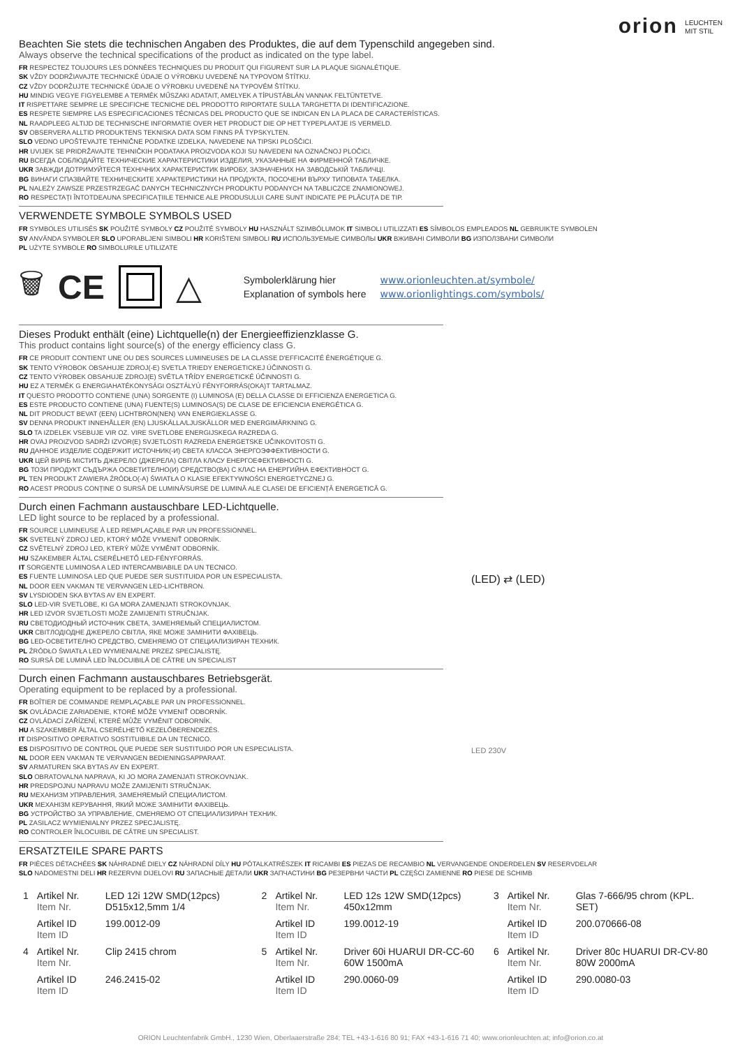orion LEUCHTEN
MIT STIL
Beachten Sie stets die technischen Angaben des Produktes, die auf dem Typenschild angegeben sind.
Always observe the technical specifications of the product as indicated on the type label.
FR RESPECTEZ TOUJOURS LES DONNÉES TECHNIQUES DU PRODUIT QUI FIGURENT SUR LA PLAQUE SIGNALÉTIQUE.
SK VŽDY DODRŽIAVAJTE TECHNICKÉ ÚDAJE O VÝROBKU UVEDENÉ NA TYPOVOM ŠTÍTKU.
CZ VŽDY DODRŽUJTE TECHNICKÉ ÚDAJE O VÝROBKU UVEDENÉ NA TYPOVÉM ŠTÍTKU.
HU MINDIG VEGYE FIGYELEMBE A TERMÉK MŰSZAKI ADATAIT, AMELYEK A TÍPUSTÁBLÁN VANNAK FELTÜNTETVE.
IT RISPETTARE SEMPRE LE SPECIFICHE TECNICHE DEL PRODOTTO RIPORTATE SULLA TARGHETTA DI IDENTIFICAZIONE.
ES RESPETE SIEMPRE LAS ESPECIFICACIONES TÉCNICAS DEL PRODUCTO QUE SE INDICAN EN LA PLACA DE CARACTERÍSTICAS.
NL RAADPLEEG ALTIJD DE TECHNISCHE INFORMATIE OVER HET PRODUCT DIE OP HET TYPEPLAATJE IS VERMELD.
SV OBSERVERA ALLTID PRODUKTENS TEKNISKA DATA SOM FINNS PÅ TYPSKYLTEN.
SLO VEDNO UPOŠTEVAJTE TEHNIČNE PODATKE IZDELKA, NAVEDENE NA TIPSKI PLOŠČICI.
HR UVIJEK SE PRIDRŽAVAJTE TEHNIČKIH PODATAKA PROIZVODA KOJI SU NAVEDENI NA OZNAČNOJ PLOČICI.
RU ВСЕГДА СОБЛЮДАЙТЕ ТЕХНИЧЕСКИЕ ХАРАКТЕРИСТИКИ ИЗДЕЛИЯ, УКАЗАННЫЕ НА ФИРМЕННОЙ ТАБЛИЧКЕ.
UKR ЗАВЖДИ ДОТРИМУЙТЕСЯ ТЕХНІЧНИХ ХАРАКТЕРИСТИК ВИРОБУ, ЗАЗНАЧЕНИХ НА ЗАВОДСЬКІЙ ТАБЛИЧЦІ.
BG ВИНАГИ СПАЗВАЙТЕ ТЕХНИЧЕСКИТЕ ХАРАКТЕРИСТИКИ НА ПРОДУКТА, ПОСОЧЕНИ ВЪРХУ ТИПОВАТА ТАБЕЛКА.
PL NALEŻY ZAWSZE PRZESTRZEGAĆ DANYCH TECHNICZNYCH PRODUKTU PODANYCH NA TABLICZCE ZNAMIONOWEJ.
RO RESPECTAȚI ÎNTOTDEAUNA SPECIFICAȚIILE TEHNICE ALE PRODUSULUI CARE SUNT INDICATE PE PLĂCUȚA DE TIP.
VERWENDETE SYMBOLE SYMBOLS USED
FR SYMBOLES UTILISÉS SK POUŽITÉ SYMBOLY CZ POUŽITÉ SYMBOLY HU HASZNÁLT SZIMBÓLUMOK IT SIMBOLI UTILIZZATI ES SÍMBOLOS EMPLEADOS NL GEBRUIKTE SYMBOLEN
SV ANVÄNDA SYMBOLER SLO UPORABLJENI SIMBOLI HR KORIŠTENI SIMBOLI RU ИСПОЛЬЗУЕМЫЕ СИМВОЛЫ UKR ВЖИВАНІ СИМВОЛИ BG ИЗПОЛЗВАНИ СИМВОЛИ
PL UŻYTE SYMBOLE RO SIMBOLURILE UTILIZATE
🗑 CE △
Symbolerklärung hier
Explanation of symbols here
www.orionleuchten.at/symbole/
www.orionlightings.com/symbols/
Dieses Produkt enthält (eine) Lichtquelle(n) der Energieeffizienzklasse G.
This product contains light source(s) of the energy efficiency class G.
FR CE PRODUIT CONTIENT UNE OU DES SOURCES LUMINEUSES DE LA CLASSE D'EFFICACITÉ ÉNERGÉTIQUE G.
SK TENTO VÝROBOK OBSAHUJE ZDROJ(-E) SVETLA TRIEDY ENERGETICKEJ ÚČINNOSTI G.
CZ TENTO VÝROBEK OBSAHUJE ZDROJ(E) SVĚTLA TŘÍDY ENERGETICKÉ ÚČINNOSTI G.
HU EZ A TERMÉK G ENERGIAHATÉKONYSÁGI OSZTÁLYÚ FÉNYFORRÁS(OKA)T TARTALMAZ.
IT QUESTO PRODOTTO CONTIENE (UNA) SORGENTE (I) LUMINOSA (E) DELLA CLASSE DI EFFICIENZA ENERGETICA G.
ES ESTE PRODUCTO CONTIENE (UNA) FUENTE(S) LUMINOSA(S) DE CLASE DE EFICIENCIA ENERGÉTICA G.
NL DIT PRODUCT BEVAT (EEN) LICHTBRON(NEN) VAN ENERGIEKLASSE G.
SV DENNA PRODUKT INNEHÅLLER (EN) LJUSKÄLLA/LJUSKÄLLOR MED ENERGIMÄRKNING G.
SLO TA IZDELEK VSEBUJE VIR OZ. VIRE SVETLOBE ENERGIJSKEGA RAZREDA G.
HR OVAJ PROIZVOD SADRŽI IZVOR(E) SVJETLOSTI RAZREDA ENERGETSKE UČINKOVITOSTI G.
RU ДАННОЕ ИЗДЕЛИЕ СОДЕРЖИТ ИСТОЧНИК(-И) СВЕТА КЛАССА ЭНЕРГОЭФФЕКТИВНОСТИ G.
UKR ЦЕЙ ВИРІБ МІСТИТЬ ДЖЕРЕЛО (ДЖЕРЕЛА) СВІТЛА КЛАСУ ЕНЕРГОЕФЕКТИВНОСТІ G.
BG ТОЗИ ПРОДУКТ СЪДЪРЖА ОСВЕТИТЕЛНО(И) СРЕДСТВО(ВА) С КЛАС НА ЕНЕРГИЙНА ЕФЕКТИВНОСТ G.
PL TEN PRODUKT ZAWIERA ŹRÓDŁO(-A) ŚWIATŁA O KLASIE EFEKTYWNOŚCI ENERGETYCZNEJ G.
RO ACEST PRODUS CONȚINE O SURSĂ DE LUMINĂ/SURSE DE LUMINĂ ALE CLASEI DE EFICIENȚĂ ENERGETICĂ G.
Durch einen Fachmann austauschbare LED-Lichtquelle.
LED light source to be replaced by a professional.
FR SOURCE LUMINEUSE À LED REMPLAÇABLE PAR UN PROFESSIONNEL.
SK SVETELNÝ ZDROJ LED, KTORÝ MÔŽE VYMENIŤ ODBORNÍK.
CZ SVĚTELNÝ ZDROJ LED, KTERÝ MŮŽE VYMĚNIT ODBORNÍK.
HU SZAKEMBER ÁLTAL CSERÉLHETŐ LED-FÉNYFORRÁS.
IT SORGENTE LUMINOSA A LED INTERCAMBIABILE DA UN TECNICO.
ES FUENTE LUMINOSA LED QUE PUEDE SER SUSTITUIDA POR UN ESPECIALISTA.
NL DOOR EEN VAKMAN TE VERVANGEN LED-LICHTBRON.
SV LYSDIODEN SKA BYTAS AV EN EXPERT.
SLO LED-VIR SVETLOBE, KI GA MORA ZAMENJATI STROKOVNJAK.
HR LED IZVOR SVJETLOSTI MOŽE ZAMIJENITI STRUČNJAK.
RU СВЕТОДИОДНЫЙ ИСТОЧНИК СВЕТА, ЗАМЕНЯЕМЫЙ СПЕЦИАЛИСТОМ.
UKR СВІТЛОДІОДНЕ ДЖЕРЕЛО СВІТЛА, ЯКЕ МОЖЕ ЗАМІНИТИ ФАХІВЕЦЬ.
BG LED-ОСВЕТИТЕЛНО СРЕДСТВО, СМЕНЯЕМО ОТ СПЕЦИАЛИЗИРАН ТЕХНИК.
PL ŹRÓDŁO ŚWIATŁA LED WYMIENIALNE PRZEZ SPECJALISTĘ.
RO SURSĂ DE LUMINĂ LED ÎNLOCUIBILĂ DE CĂTRE UN SPECIALIST
(LED) ⇄ (LED)
Durch einen Fachmann austauschbares Betriebsgerät.
Operating equipment to be replaced by a professional.
FR BOÎTIER DE COMMANDE REMPLAÇABLE PAR UN PROFESSIONNEL.
SK OVLÁDACIE ZARIADENIE, KTORÉ MÔŽE VYMENIŤ ODBORNÍK.
CZ OVLÁDACÍ ZAŘÍZENÍ, KTERÉ MŮŽE VYMĚNIT ODBORNÍK.
HU A SZAKEMBER ÁLTAL CSERÉLHETŐ KEZELŐBERENDEZÉS.
IT DISPOSITIVO OPERATIVO SOSTITUIBILE DA UN TECNICO.
ES DISPOSITIVO DE CONTROL QUE PUEDE SER SUSTITUIDO POR UN ESPECIALISTA.
NL DOOR EEN VAKMAN TE VERVANGEN BEDIENINGSAPPARAAT.
SV ARMATUREN SKA BYTAS AV EN EXPERT.
SLO OBRATOVALNA NAPRAVA, KI JO MORA ZAMENJATI STROKOVNJAK.
HR PREDSPOJNU NAPRAVU MOŽE ZAMIJENITI STRUČNJAK.
RU МЕХАНИЗМ УПРАВЛЕНИЯ, ЗАМЕНЯЕМЫЙ СПЕЦИАЛИСТОМ.
UKR МЕХАНІЗМ КЕРУВАННЯ, ЯКИЙ МОЖЕ ЗАМІНИТИ ФАХІВЕЦЬ.
BG УСТРОЙСТВО ЗА УПРАВЛЕНИЕ, СМЕНЯЕМО ОТ СПЕЦИАЛИЗИРАН ТЕХНИК.
PL ZASILACZ WYMIENIALNY PRZEZ SPECJALISTĘ.
RO CONTROLER ÎNLOCUIBIL DE CĂTRE UN SPECIALIST.
LED 230V
ERSATZTEILE SPARE PARTS
FR PIÈCES DÉTACHÉES SK NÁHRADNÉ DIELY CZ NÁHRADNÍ DÍLY HU PÓTALKATRÉSZEK IT RICAMBI ES PIEZAS DE RECAMBIO NL VERVANGENDE ONDERDELEN SV RESERVDELAR
SLO NADOMESTNI DELI HR REZERVNI DIJELOVI RU ЗАПАСНЫЕ ДЕТАЛИ UKR ЗАПЧАСТИНИ BG РЕЗЕРВНИ ЧАСТИ PL CZĘŚCI ZAMIENNE RO PIESE DE SCHIMB
| 1 | Artikel Nr. Item Nr. | LED 12i 12W SMD(12pcs) D515x12,5mm 1/4 | 2 | Artikel Nr. Item Nr. | LED 12s 12W SMD(12pcs) 450x12mm | 3 | Artikel Nr. Item Nr. | Glas 7-666/95 chrom (KPL. SET) |
| | Artikel ID Item ID | 199.0012-09 | | Artikel ID Item ID | 199.0012-19 | | Artikel ID Item ID | 200.070666-08 |
| 4 | Artikel Nr. Item Nr. | Clip 2415 chrom | 5 | Artikel Nr. Item Nr. | Driver 60i HUARUI DR-CC-60 60W 1500mA | 6 | Artikel Nr. Item Nr. | Driver 80c HUARUI DR-CV-80 80W 2000mA |
| | Artikel ID Item ID | 246.2415-02 | | Artikel ID Item ID | 290.0060-09 | | Artikel ID Item ID | 290.0080-03 |
ORION Leuchtenfabrik GmbH., 1230 Wien, Oberlaaerstraße 284; TEL +43-1-616 80 91; FAX +43-1-616 71 40; www.orionleuchten.at; info@orion.co.at